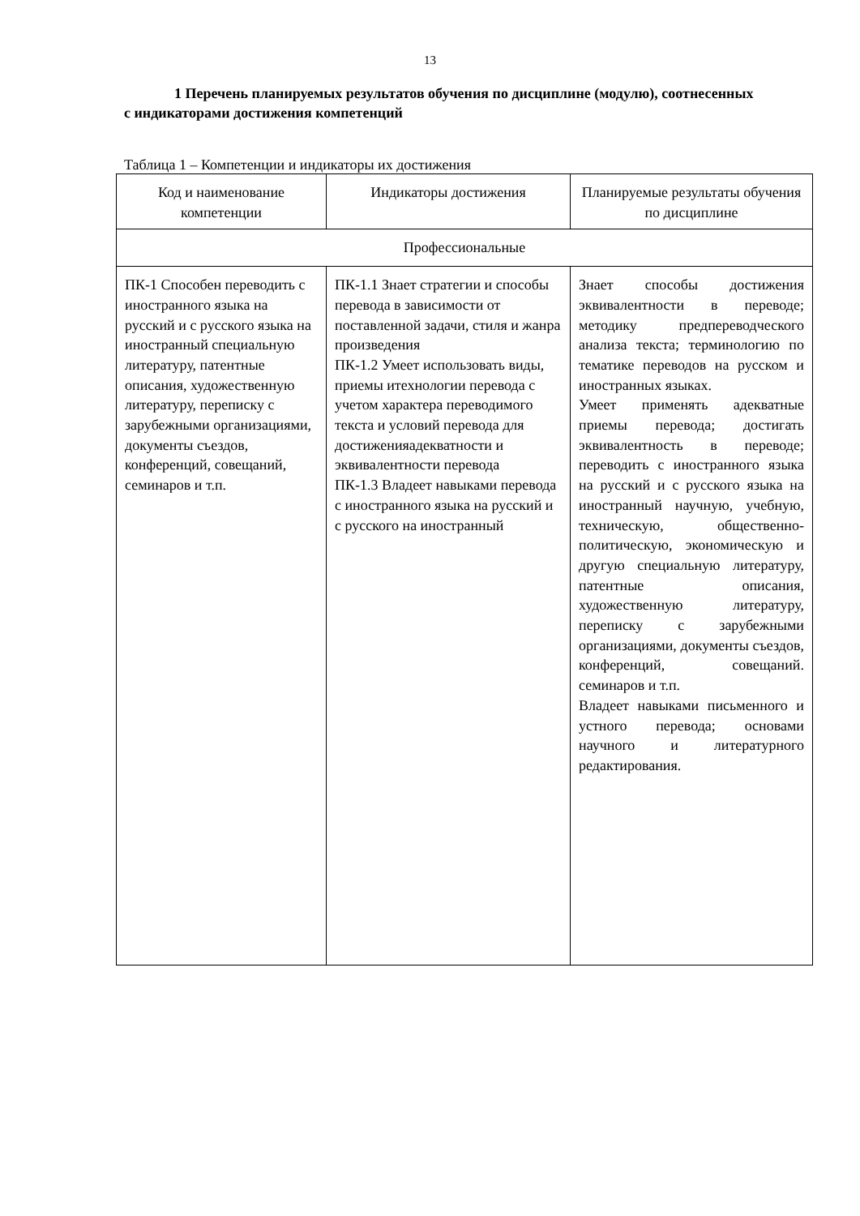13
1 Перечень планируемых результатов обучения по дисциплине (модулю), соотнесенных с индикаторами достижения компетенций
Таблица 1 – Компетенции и индикаторы их достижения
| Код и наименование компетенции | Индикаторы достижения | Планируемые результаты обучения по дисциплине |
| --- | --- | --- |
| Профессиональные | | |
| ПК-1 Способен переводить с иностранного языка на русский и с русского языка на иностранный специальную литературу, патентные описания, художественную литературу, переписку с зарубежными организациями, документы съездов, конференций, совещаний, семинаров и т.п. | ПК-1.1 Знает стратегии и способы перевода в зависимости от поставленной задачи, стиля и жанра произведения ПК-1.2 Умеет использовать виды, приемы итехнологии перевода с учетом характера переводимого текста и условий перевода для достиженияадекватности и эквивалентности перевода ПК-1.3 Владеет навыками перевода с иностранного языка на русский и с русского на иностранный | Знает способы достижения эквивалентности в переводе; методику предпереводческого анализа текста; терминологию по тематике переводов на русском и иностранных языках. Умеет применять адекватные приемы перевода; достигать эквивалентность в переводе; переводить с иностранного языка на русский и с русского языка на иностранный научную, учебную, техническую, общественно-политическую, экономическую и другую специальную литературу, патентные описания, художественную литературу, переписку с зарубежными организациями, документы съездов, конференций, совещаний. семинаров и т.п. Владеет навыками письменного и устного перевода; основами научного и литературного редактирования. |